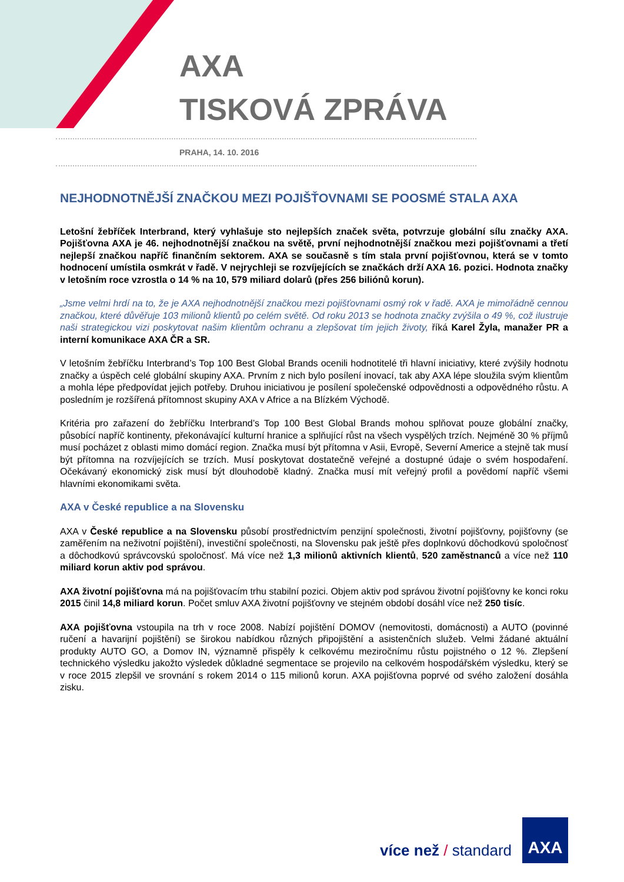AXA
TISKOVÁ ZPRÁVA
PRAHA, 14. 10. 2016
NEJHODNOTNĚJŠÍ ZNAČKOU MEZI POJIŠŤOVNAMI SE POOSMÉ STALA AXA
Letošní žebříček Interbrand, který vyhlašuje sto nejlepších značek světa, potvrzuje globální sílu značky AXA. Pojišťovna AXA je 46. nejhodnotnější značkou na světě, první nejhodnotnější značkou mezi pojišťovnami a třetí nejlepší značkou napříč finančním sektorem. AXA se současně s tím stala první pojišťovnou, která se v tomto hodnocení umístila osmkrát v řadě. V nejrychleji se rozvíjejících se značkách drží AXA 16. pozici. Hodnota značky v letošním roce vzrostla o 14 % na 10, 579 miliard dolarů (přes 256 biliónů korun).
„Jsme velmi hrdí na to, že je AXA nejhodnotnější značkou mezi pojišťovnami osmý rok v řadě. AXA je mimořádně cennou značkou, které důvěřuje 103 milionů klientů po celém světě. Od roku 2013 se hodnota značky zvýšila o 49 %, což ilustruje naši strategickou vizi poskytovat našim klientům ochranu a zlepšovat tím jejich životy, říká Karel Žyla, manažer PR a interní komunikace AXA ČR a SR.
V letošním žebříčku Interbrand’s Top 100 Best Global Brands ocenili hodnotitelé tři hlavní iniciativy, které zvýšily hodnotu značky a úspěch celé globální skupiny AXA. Prvním z nich bylo posílení inovací, tak aby AXA lépe sloužila svým klientům a mohla lépe předpovídat jejich potřeby. Druhou iniciativou je posílení společenské odpovědnosti a odpovědného růstu. A posledním je rozšířená přítomnost skupiny AXA v Africe a na Blízkém Východě.
Kritéria pro zařazení do žebříčku Interbrand’s Top 100 Best Global Brands mohou splňovat pouze globální značky, působící napříč kontinenty, překonávající kulturní hranice a splňující růst na všech vyspělých trzích. Nejméně 30 % příjmů musí pocházet z oblasti mimo domácí region. Značka musí být přítomna v Asii, Evropě, Severní Americe a stejně tak musí být přítomna na rozvíjejících se trzích. Musí poskytovat dostatečně veřejné a dostupné údaje o svém hospodaření. Očekávaný ekonomický zisk musí být dlouhodobě kladný. Značka musí mít veřejný profil a povědomí napříč všemi hlavními ekonomikami světa.
AXA v České republice a na Slovensku
AXA v České republice a na Slovensku působí prostřednictvím penzijní společnosti, životní pojišťovny, pojišťovny (se zaměřením na neživotní pojištění), investiční společnosti, na Slovensku pak ještě přes doplnkovú dôchodkovú spoločnosť a dôchodkovú správcovskú spoločnosť. Má více než 1,3 milionů aktivních klientů, 520 zaměstnanců a více než 110 miliard korun aktiv pod správou.
AXA životní pojišťovna má na pojišťovacím trhu stabilní pozici. Objem aktiv pod správou životní pojišťovny ke konci roku 2015 činil 14,8 miliard korun. Počet smluv AXA životní pojišťovny ve stejném období dosáhl více než 250 tisíc.
AXA pojišťovna vstoupila na trh v roce 2008. Nabízí pojištění DOMOV (nemovitosti, domácnosti) a AUTO (povinné ručení a havarijní pojištění) se širokou nabídkou různých připojištění a asistenčních služeb. Velmi žádané aktuální produkty AUTO GO, a Domov IN, významně přispěly k celkovému meziročnímu růstu pojistného o 12 %. Zlepšení technického výsledku jakožto výsledek důkladné segmentace se projevilo na celkovém hospodářském výsledku, který se v roce 2015 zlepšil ve srovnání s rokem 2014 o 115 milionů korun. AXA pojišťovna poprvé od svého založení dosáhla zisku.
více než / standard
AXA